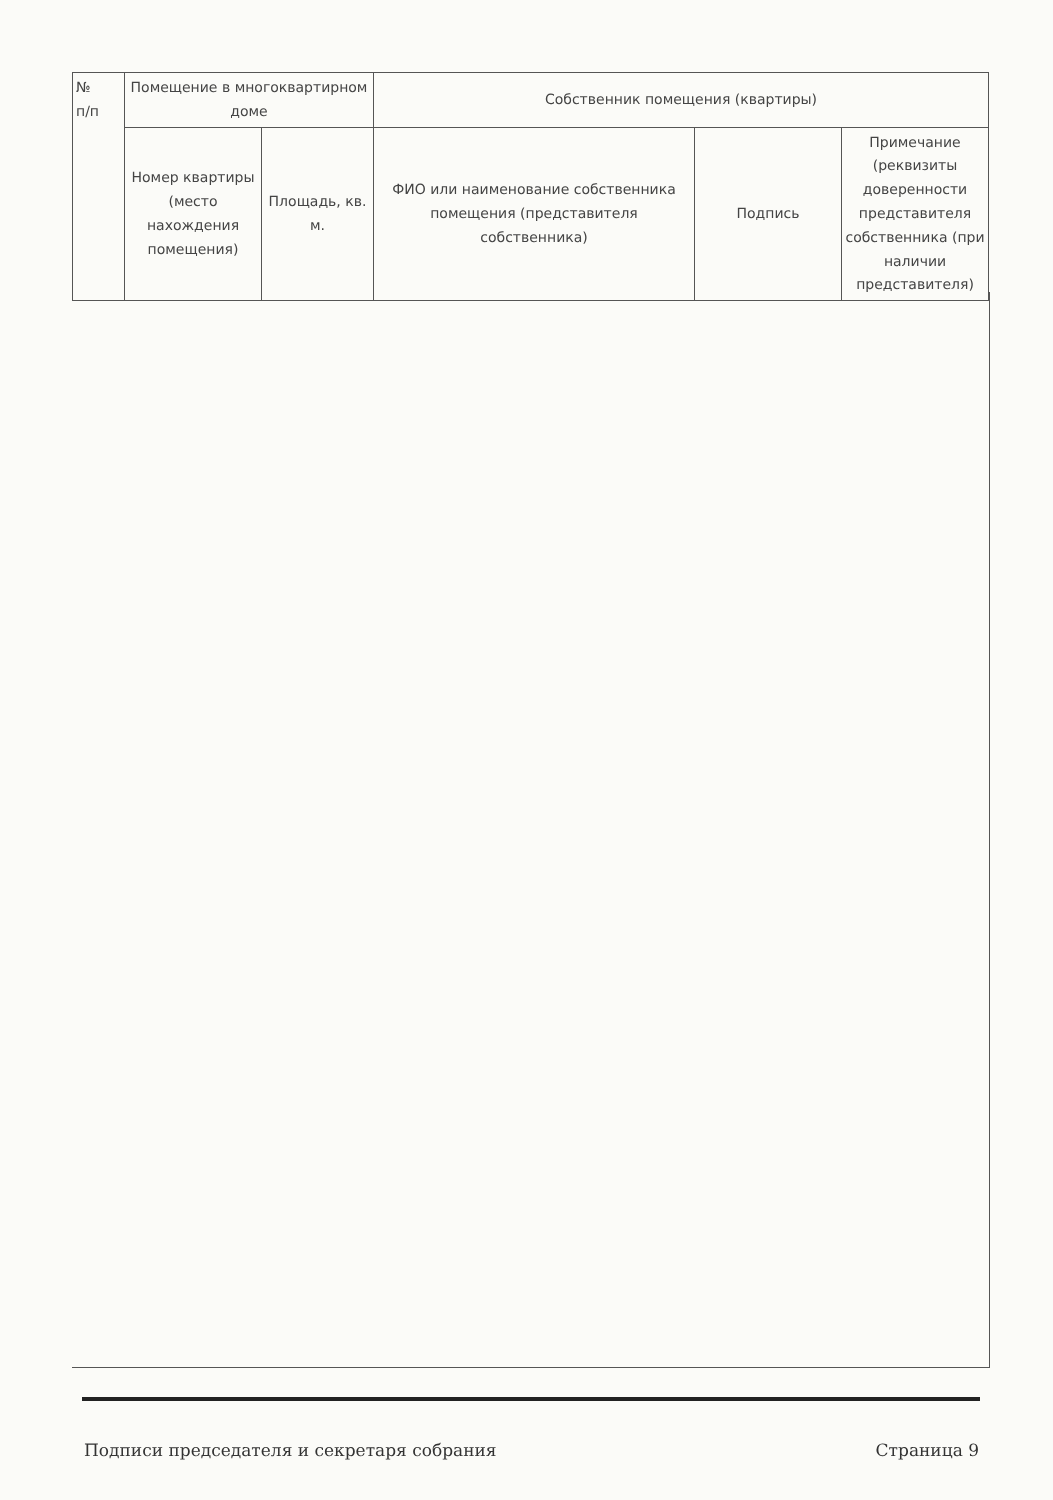| № п/п | Помещение в многоквартирном доме | | Собственник помещения (квартиры) | | |
| | Номер квартиры (место нахождения помещения) | Площадь, кв. м. | ФИО или наименование собственника помещения (представителя собственника) | Подпись | Примечание (реквизиты доверенности представителя собственника (при наличии представителя) |
Подписи председателя и секретаря собрания Страница 9